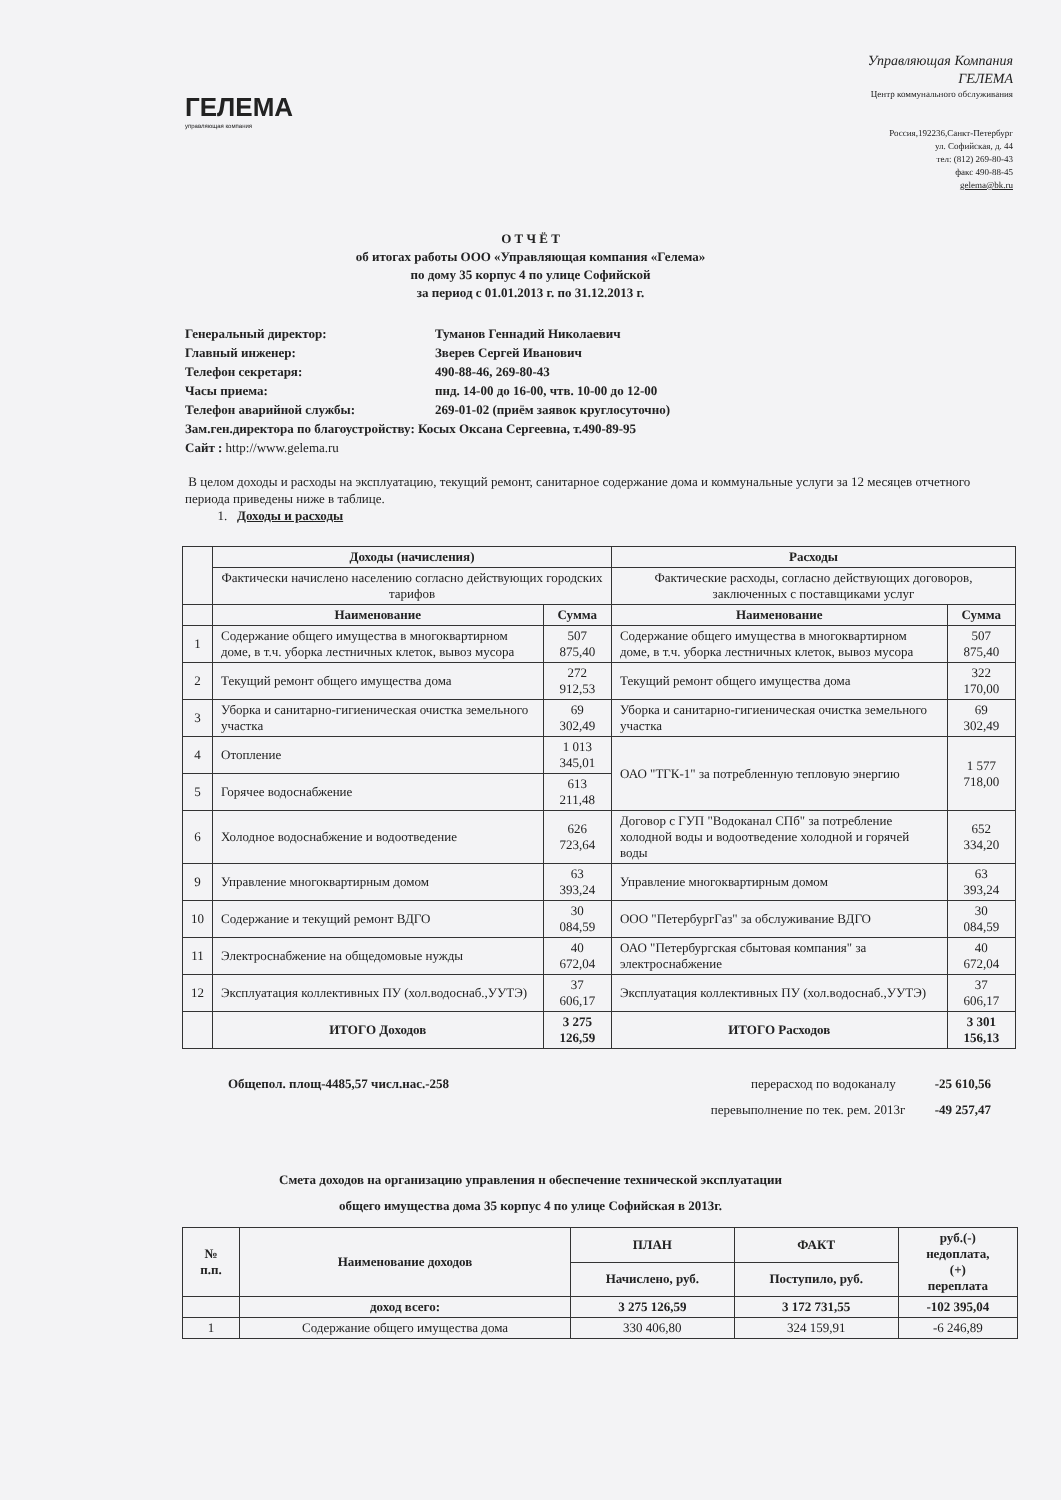ГЕЛЕМА
управляющая компания
Управляющая Компания
ГЕЛЕМА
Центр коммунального обслуживания
Россия,192236,Санкт-Петербург
ул. Софийская, д. 44
тел: (812) 269-80-43
факс 490-88-45
gelema@bk.ru
О Т Ч Ё Т
об итогах работы ООО «Управляющая компания «Гелема»
по дому 35 корпус 4 по улице Софийской
за период с 01.01.2013 г. по 31.12.2013 г.
Генеральный директор: Туманов Геннадий Николаевич
Главный инженер: Зверев Сергей Иванович
Телефон секретаря: 490-88-46, 269-80-43
Часы приема: пнд. 14-00 до 16-00, чтв. 10-00 до 12-00
Телефон аварийной службы: 269-01-02 (приём заявок круглосуточно)
Зам.ген.директора по благоустройству: Косых Оксана Сергеевна, т.490-89-95
Сайт : http://www.gelema.ru
В целом доходы и расходы на эксплуатацию, текущий ремонт, санитарное содержание дома и коммунальные услуги за 12 месяцев отчетного периода приведены ниже в таблице.
1. Доходы и расходы
| | Доходы (начисления) | | Расходы | |
| | Фактически начислено населению согласно действующих городских тарифов | | Фактические расходы, согласно действующих договоров, заключенных с поставщиками услуг | |
| | Наименование | Сумма | Наименование | Сумма |
| 1 | Содержание общего имущества в многоквартирном доме, в т.ч. уборка лестничных клеток, вывоз мусора | 507 875,40 | Содержание общего имущества в многоквартирном доме, в т.ч. уборка лестничных клеток, вывоз мусора | 507 875,40 |
| 2 | Текущий ремонт общего имущества дома | 272 912,53 | Текущий ремонт общего имущества дома | 322 170,00 |
| 3 | Уборка и санитарно-гигиеническая очистка земельного участка | 69 302,49 | Уборка и санитарно-гигиеническая очистка земельного участка | 69 302,49 |
| 4 | Отопление | 1 013 345,01 | ОАО "ТГК-1" за потребленную тепловую энергию | 1 577 718,00 |
| 5 | Горячее водоснабжение | 613 211,48 | | |
| 6 | Холодное водоснабжение и водоотведение | 626 723,64 | Договор с ГУП "Водоканал СПб" за потребление холодной воды и водоотведение холодной и горячей воды | 652 334,20 |
| 9 | Управление многоквартирным домом | 63 393,24 | Управление многоквартирным домом | 63 393,24 |
| 10 | Содержание и текущий ремонт ВДГО | 30 084,59 | ООО "ПетербургГаз" за обслуживание ВДГО | 30 084,59 |
| 11 | Электроснабжение на общедомовые нужды | 40 672,04 | ОАО "Петербургская сбытовая компания" за электроснабжение | 40 672,04 |
| 12 | Эксплуатация коллективных ПУ (хол.водоснаб.,УУТЭ) | 37 606,17 | Эксплуатация коллективных ПУ (хол.водоснаб.,УУТЭ) | 37 606,17 |
| | ИТОГО Доходов | 3 275 126,59 | ИТОГО Расходов | 3 301 156,13 |
Общепол. площ-4485,57 числ.нас.-258 перерасход по водоканалу -25 610,56
перевыполнение по тек. рем. 2013г -49 257,47
Смета доходов на организацию управления н обеспечение технической эксплуатации
общего имущества дома 35 корпус 4 по улице Софийская в 2013г.
| № п.п. | Наименование доходов | ПЛАН | ФАКТ | руб.(-) недоплата, (+) переплата |
| --- | --- | --- | --- | --- |
| | | Начислено, руб. | Поступило, руб. | |
| | доход всего: | 3 275 126,59 | 3 172 731,55 | -102 395,04 |
| 1 | Содержание общего имущества дома | 330 406,80 | 324 159,91 | -6 246,89 |